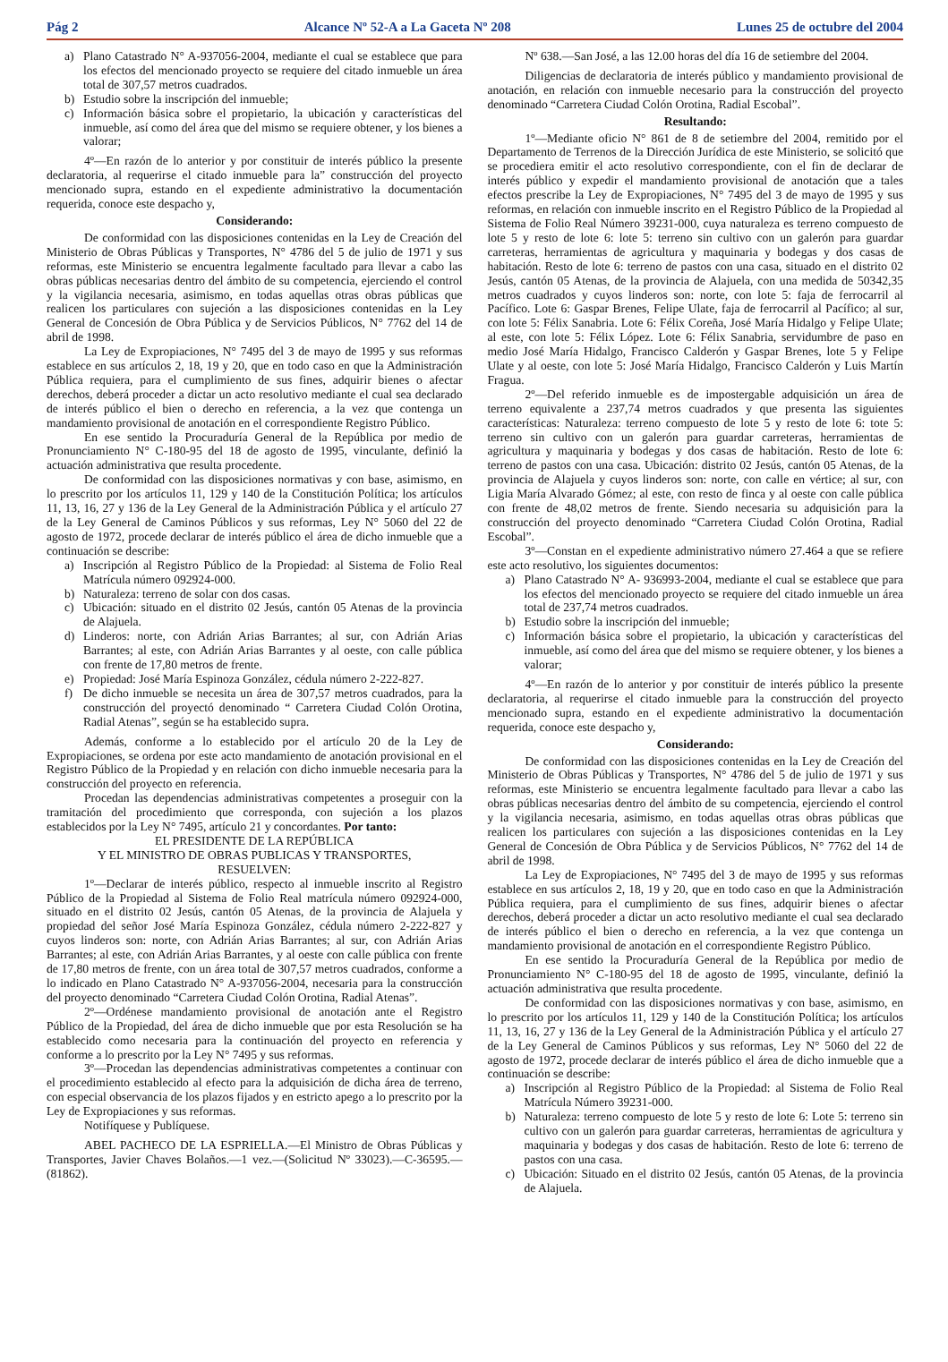Pág 2 Alcance Nº 52-A a La Gaceta Nº 208 Lunes 25 de octubre del 2004
a) Plano Catastrado N° A-937056-2004, mediante el cual se establece que para los efectos del mencionado proyecto se requiere del citado inmueble un área total de 307,57 metros cuadrados.
b) Estudio sobre la inscripción del inmueble;
c) Información básica sobre el propietario, la ubicación y características del inmueble, así como del área que del mismo se requiere obtener, y los bienes a valorar;
4º—En razón de lo anterior y por constituir de interés público la presente declaratoria, al requerirse el citado inmueble para la” construcción del proyecto mencionado supra, estando en el expediente administrativo la documentación requerida, conoce este despacho y,
Considerando:
De conformidad con las disposiciones contenidas en la Ley de Creación del Ministerio de Obras Públicas y Transportes, N° 4786 del 5 de julio de 1971 y sus reformas, este Ministerio se encuentra legalmente facultado para llevar a cabo las obras públicas necesarias dentro del ámbito de su competencia, ejerciendo el control y la vigilancia necesaria, asimismo, en todas aquellas otras obras públicas que realicen los particulares con sujeción a las disposiciones contenidas en la Ley General de Concesión de Obra Pública y de Servicios Públicos, N° 7762 del 14 de abril de 1998.
La Ley de Expropiaciones, N° 7495 del 3 de mayo de 1995 y sus reformas establece en sus artículos 2, 18, 19 y 20, que en todo caso en que la Administración Pública requiera, para el cumplimiento de sus fines, adquirir bienes o afectar derechos, deberá proceder a dictar un acto resolutivo mediante el cual sea declarado de interés público el bien o derecho en referencia, a la vez que contenga un mandamiento provisional de anotación en el correspondiente Registro Público.
En ese sentido la Procuraduría General de la República por medio de Pronunciamiento N° C-180-95 del 18 de agosto de 1995, vinculante, definió la actuación administrativa que resulta procedente.
De conformidad con las disposiciones normativas y con base, asimismo, en lo prescrito por los artículos 11, 129 y 140 de la Constitución Política; los artículos 11, 13, 16, 27 y 136 de la Ley General de la Administración Pública y el artículo 27 de la Ley General de Caminos Públicos y sus reformas, Ley N° 5060 del 22 de agosto de 1972, procede declarar de interés público el área de dicho inmueble que a continuación se describe:
a) Inscripción al Registro Público de la Propiedad: al Sistema de Folio Real Matrícula número 092924-000.
b) Naturaleza: terreno de solar con dos casas.
c) Ubicación: situado en el distrito 02 Jesús, cantón 05 Atenas de la provincia de Alajuela.
d) Linderos: norte, con Adrián Arias Barrantes; al sur, con Adrián Arias Barrantes; al este, con Adrián Arias Barrantes y al oeste, con calle pública con frente de 17,80 metros de frente.
e) Propiedad: José María Espinoza González, cédula número 2-222-827.
f) De dicho inmueble se necesita un área de 307,57 metros cuadrados, para la construcción del proyectó denominado “ Carretera Ciudad Colón Orotina, Radial Atenas”, según se ha establecido supra.
Además, conforme a lo establecido por el artículo 20 de la Ley de Expropiaciones, se ordena por este acto mandamiento de anotación provisional en el Registro Público de la Propiedad y en relación con dicho inmueble necesaria para la construcción del proyecto en referencia.
Procedan las dependencias administrativas competentes a proseguir con la tramitación del procedimiento que corresponda, con sujeción a los plazos establecidos por la Ley N° 7495, artículo 21 y concordantes. Por tanto:
EL PRESIDENTE DE LA REPÚBLICA
Y EL MINISTRO DE OBRAS PUBLICAS Y TRANSPORTES,
RESUELVEN:
1º—Declarar de interés público, respecto al inmueble inscrito al Registro Público de la Propiedad al Sistema de Folio Real matrícula número 092924-000, situado en el distrito 02 Jesús, cantón 05 Atenas, de la provincia de Alajuela y propiedad del señor José María Espinoza González, cédula número 2-222-827 y cuyos linderos son: norte, con Adrián Arias Barrantes; al sur, con Adrián Arias Barrantes; al este, con Adrián Arias Barrantes, y al oeste con calle pública con frente de 17,80 metros de frente, con un área total de 307,57 metros cuadrados, conforme a lo indicado en Plano Catastrado N° A-937056-2004, necesaria para la construcción del proyecto denominado “Carretera Ciudad Colón Orotina, Radial Atenas”.
2º—Ordénese mandamiento provisional de anotación ante el Registro Público de la Propiedad, del área de dicho inmueble que por esta Resolución se ha establecido como necesaria para la continuación del proyecto en referencia y conforme a lo prescrito por la Ley N° 7495 y sus reformas.
3º—Procedan las dependencias administrativas competentes a continuar con el procedimiento establecido al efecto para la adquisición de dicha área de terreno, con especial observancia de los plazos fijados y en estricto apego a lo prescrito por la Ley de Expropiaciones y sus reformas.
Notifíquese y Publíquese.
ABEL PACHECO DE LA ESPRIELLA.—El Ministro de Obras Públicas y Transportes, Javier Chaves Bolaños.—1 vez.—(Solicitud Nº 33023).—C-36595.—(81862).
Nº 638.—San José, a las 12.00 horas del día 16 de setiembre del 2004.
Diligencias de declaratoria de interés público y mandamiento provisional de anotación, en relación con inmueble necesario para la construcción del proyecto denominado “Carretera Ciudad Colón Orotina, Radial Escobal”.
Resultando:
1º—Mediante oficio N° 861 de 8 de setiembre del 2004, remitido por el Departamento de Terrenos de la Dirección Jurídica de este Ministerio, se solicitó que se procediera emitir el acto resolutivo correspondiente, con el fin de declarar de interés público y expedir el mandamiento provisional de anotación que a tales efectos prescribe la Ley de Expropiaciones, N° 7495 del 3 de mayo de 1995 y sus reformas, en relación con inmueble inscrito en el Registro Público de la Propiedad al Sistema de Folio Real Número 39231-000, cuya naturaleza es terreno compuesto de lote 5 y resto de lote 6: lote 5: terreno sin cultivo con un galerón para guardar carreteras, herramientas de agricultura y maquinaria y bodegas y dos casas de habitación. Resto de lote 6: terreno de pastos con una casa, situado en el distrito 02 Jesús, cantón 05 Atenas, de la provincia de Alajuela, con una medida de 50342,35 metros cuadrados y cuyos linderos son: norte, con lote 5: faja de ferrocarril al Pacífico. Lote 6: Gaspar Brenes, Felipe Ulate, faja de ferrocarril al Pacífico; al sur, con lote 5: Félix Sanabria. Lote 6: Félix Coreña, José María Hidalgo y Felipe Ulate; al este, con lote 5: Félix López. Lote 6: Félix Sanabria, servidumbre de paso en medio José María Hidalgo, Francisco Calderón y Gaspar Brenes, lote 5 y Felipe Ulate y al oeste, con lote 5: José María Hidalgo, Francisco Calderón y Luis Martín Fragua.
2º—Del referido inmueble es de impostergable adquisición un área de terreno equivalente a 237,74 metros cuadrados y que presenta las siguientes características: Naturaleza: terreno compuesto de lote 5 y resto de lote 6: tote 5: terreno sin cultivo con un galerón para guardar carreteras, herramientas de agricultura y maquinaria y bodegas y dos casas de habitación. Resto de lote 6: terreno de pastos con una casa. Ubicación: distrito 02 Jesús, cantón 05 Atenas, de la provincia de Alajuela y cuyos linderos son: norte, con calle en vértice; al sur, con Ligia María Alvarado Gómez; al este, con resto de finca y al oeste con calle pública con frente de 48,02 metros de frente. Siendo necesaria su adquisición para la construcción del proyecto denominado “Carretera Ciudad Colón Orotina, Radial Escobal”.
3º—Constan en el expediente administrativo número 27.464 a que se refiere este acto resolutivo, los siguientes documentos:
a) Plano Catastrado N° A- 936993-2004, mediante el cual se establece que para los efectos del mencionado proyecto se requiere del citado inmueble un área total de 237,74 metros cuadrados.
b) Estudio sobre la inscripción del inmueble;
c) Información básica sobre el propietario, la ubicación y características del inmueble, así como del área que del mismo se requiere obtener, y los bienes a valorar;
4º—En razón de lo anterior y por constituir de interés público la presente declaratoria, al requerirse el citado inmueble para la construcción del proyecto mencionado supra, estando en el expediente administrativo la documentación requerida, conoce este despacho y,
Considerando:
De conformidad con las disposiciones contenidas en la Ley de Creación del Ministerio de Obras Públicas y Transportes, N° 4786 del 5 de julio de 1971 y sus reformas, este Ministerio se encuentra legalmente facultado para llevar a cabo las obras públicas necesarias dentro del ámbito de su competencia, ejerciendo el control y la vigilancia necesaria, asimismo, en todas aquellas otras obras públicas que realicen los particulares con sujeción a las disposiciones contenidas en la Ley General de Concesión de Obra Pública y de Servicios Públicos, N° 7762 del 14 de abril de 1998.
La Ley de Expropiaciones, N° 7495 del 3 de mayo de 1995 y sus reformas establece en sus artículos 2, 18, 19 y 20, que en todo caso en que la Administración Pública requiera, para el cumplimiento de sus fines, adquirir bienes o afectar derechos, deberá proceder a dictar un acto resolutivo mediante el cual sea declarado de interés público el bien o derecho en referencia, a la vez que contenga un mandamiento provisional de anotación en el correspondiente Registro Público.
En ese sentido la Procuraduría General de la República por medio de Pronunciamiento N° C-180-95 del 18 de agosto de 1995, vinculante, definió la actuación administrativa que resulta procedente.
De conformidad con las disposiciones normativas y con base, asimismo, en lo prescrito por los artículos 11, 129 y 140 de la Constitución Política; los artículos 11, 13, 16, 27 y 136 de la Ley General de la Administración Pública y el artículo 27 de la Ley General de Caminos Públicos y sus reformas, Ley N° 5060 del 22 de agosto de 1972, procede declarar de interés público el área de dicho inmueble que a continuación se describe:
a) Inscripción al Registro Público de la Propiedad: al Sistema de Folio Real Matrícula Número 39231-000.
b) Naturaleza: terreno compuesto de lote 5 y resto de lote 6: Lote 5: terreno sin cultivo con un galerón para guardar carreteras, herramientas de agricultura y maquinaria y bodegas y dos casas de habitación. Resto de lote 6: terreno de pastos con una casa.
c) Ubicación: Situado en el distrito 02 Jesús, cantón 05 Atenas, de la provincia de Alajuela.